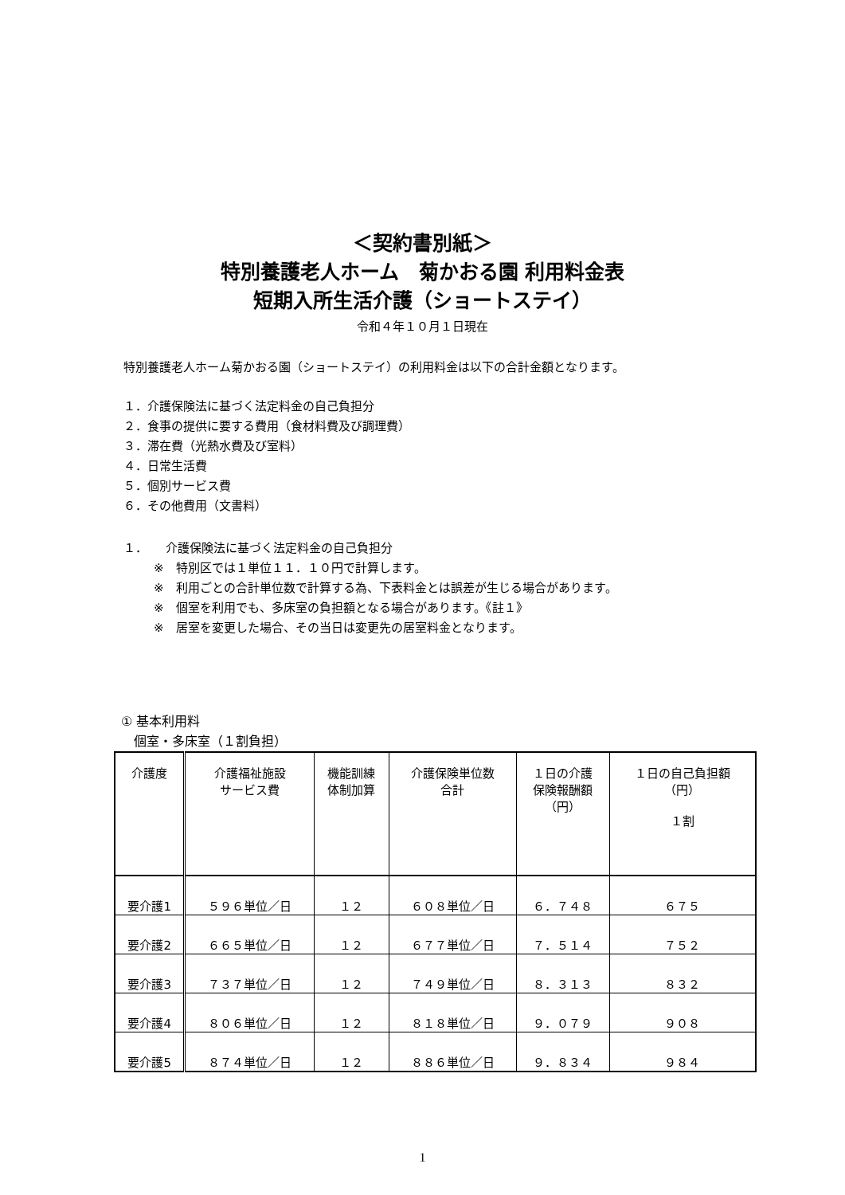＜契約書別紙＞
特別養護老人ホーム　菊かおる園 利用料金表
短期入所生活介護（ショートステイ）
令和４年１０月１日現在
特別養護老人ホーム菊かおる園（ショートステイ）の利用料金は以下の合計金額となります。
１．介護保険法に基づく法定料金の自己負担分
２．食事の提供に要する費用（食材料費及び調理費）
３．滞在費（光熱水費及び室料）
４．日常生活費
５．個別サービス費
６．その他費用（文書料）
１．　　介護保険法に基づく法定料金の自己負担分
※　特別区では１単位１１．１０円で計算します。
※　利用ごとの合計単位数で計算する為、下表料金とは誤差が生じる場合があります。
※　個室を利用でも、多床室の負担額となる場合があります。《註１》
※　居室を変更した場合、その当日は変更先の居室料金となります。
① 基本利用料
　個室・多床室（１割負担）
| 介護度 | 介護福祉施設 サービス費 | 機能訓練 体制加算 | 介護保険単位数 合計 | １日の介護 保険報酬額 （円） | １日の自己負担額 （円） １割 |
| --- | --- | --- | --- | --- | --- |
| 要介護1 | ５９６単位／日 | １２ | ６０８単位／日 | ６．７４８ | ６７５ |
| 要介護2 | ６６５単位／日 | １２ | ６７７単位／日 | ７．５１４ | ７５２ |
| 要介護3 | ７３７単位／日 | １２ | ７４９単位／日 | ８．３１３ | ８３２ |
| 要介護4 | ８０６単位／日 | １２ | ８１８単位／日 | ９．０７９ | ９０８ |
| 要介護5 | ８７４単位／日 | １２ | ８８６単位／日 | ９．８３４ | ９８４ |
1